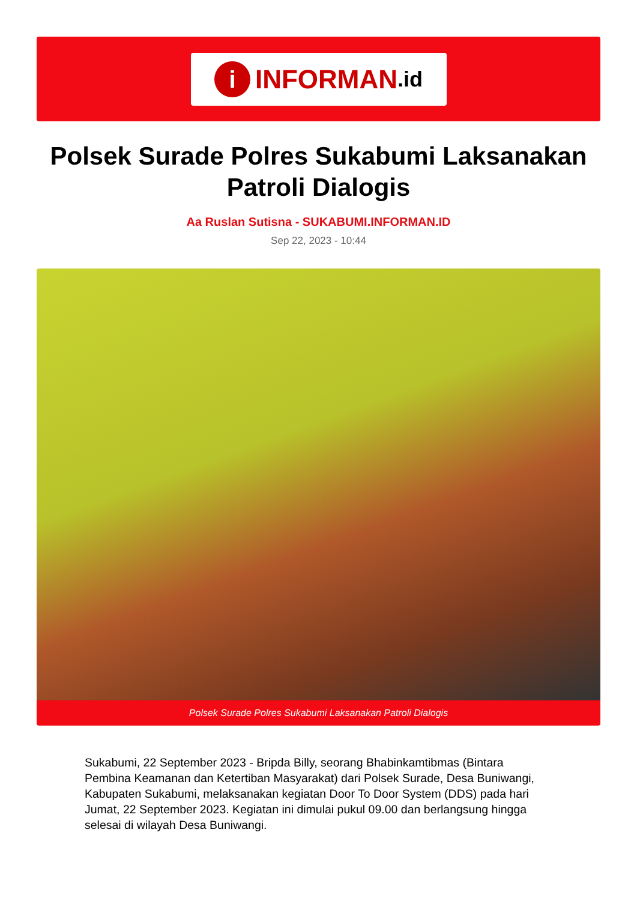i
INFORMAN.id
Polsek Surade Polres Sukabumi Laksanakan Patroli Dialogis
Aa Ruslan Sutisna - SUKABUMI.INFORMAN.ID
Sep 22, 2023 - 10:44
Polsek Surade Polres Sukabumi Laksanakan Patroli Dialogis
Sukabumi, 22 September 2023 - Bripda Billy, seorang Bhabinkamtibmas (Bintara Pembina Keamanan dan Ketertiban Masyarakat) dari Polsek Surade, Desa Buniwangi, Kabupaten Sukabumi, melaksanakan kegiatan Door To Door System (DDS) pada hari Jumat, 22 September 2023. Kegiatan ini dimulai pukul 09.00 dan berlangsung hingga selesai di wilayah Desa Buniwangi.